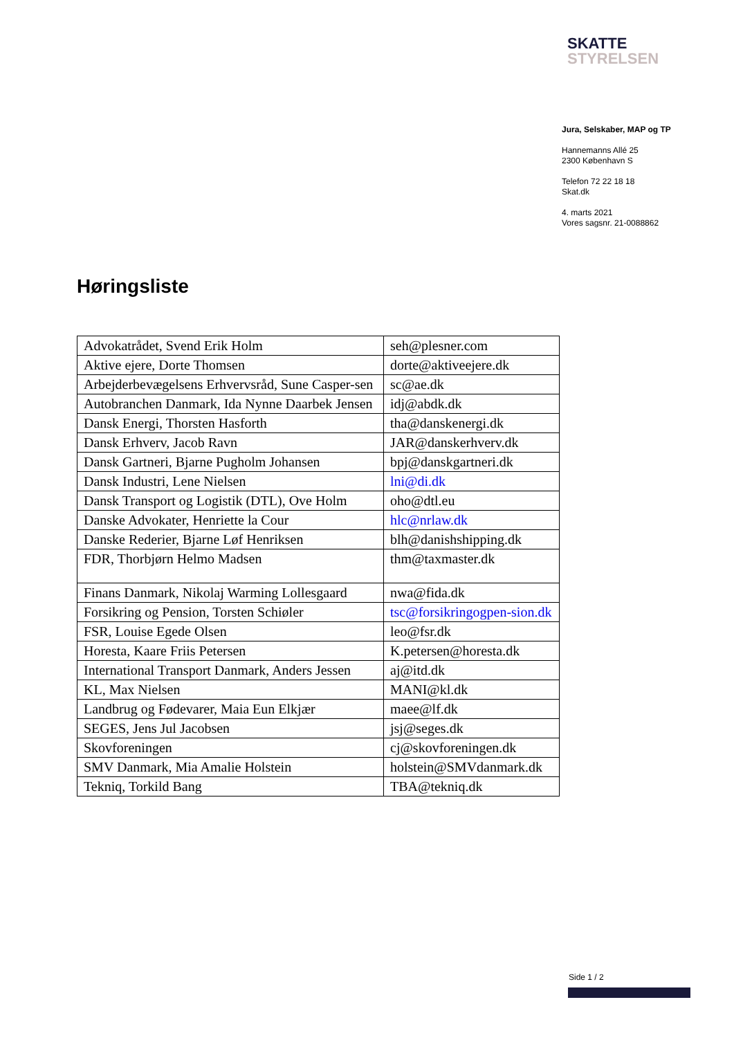SKATTE
STYRELSEN
Jura, Selskaber, MAP og TP
Hannemanns Allé 25
2300 København S
Telefon 72 22 18 18
Skat.dk
4. marts 2021
Vores sagsnr. 21-0088862
Høringsliste
| Advokatrådet, Svend Erik Holm | seh@plesner.com |
| Aktive ejere, Dorte Thomsen | dorte@aktiveejere.dk |
| Arbejderbevægelsens Erhvervsråd, Sune Casper-sen | sc@ae.dk |
| Autobranchen Danmark, Ida Nynne Daarbek Jensen | idj@abdk.dk |
| Dansk Energi, Thorsten Hasforth | tha@danskenergi.dk |
| Dansk Erhverv, Jacob Ravn | JAR@danskerhverv.dk |
| Dansk Gartneri, Bjarne Pugholm Johansen | bpj@danskgartneri.dk |
| Dansk Industri, Lene Nielsen | lni@di.dk |
| Dansk Transport og Logistik (DTL), Ove Holm | oho@dtl.eu |
| Danske Advokater, Henriette la Cour | hlc@nrlaw.dk |
| Danske Rederier, Bjarne Løf Henriksen | blh@danishshipping.dk |
| FDR, Thorbjørn Helmo Madsen | thm@taxmaster.dk |
| Finans Danmark, Nikolaj Warming Lollesgaard | nwa@fida.dk |
| Forsikring og Pension, Torsten Schiøler | tsc@forsikringogpen-sion.dk |
| FSR, Louise Egede Olsen | leo@fsr.dk |
| Horesta, Kaare Friis Petersen | K.petersen@horesta.dk |
| International Transport Danmark, Anders Jessen | aj@itd.dk |
| KL, Max Nielsen | MANI@kl.dk |
| Landbrug og Fødevarer, Maia Eun Elkjær | maee@lf.dk |
| SEGES, Jens Jul Jacobsen | jsj@seges.dk |
| Skovforeningen | cj@skovforeningen.dk |
| SMV Danmark, Mia Amalie Holstein | holstein@SMVdanmark.dk |
| Tekniq, Torkild Bang | TBA@tekniq.dk |
Side 1 / 2